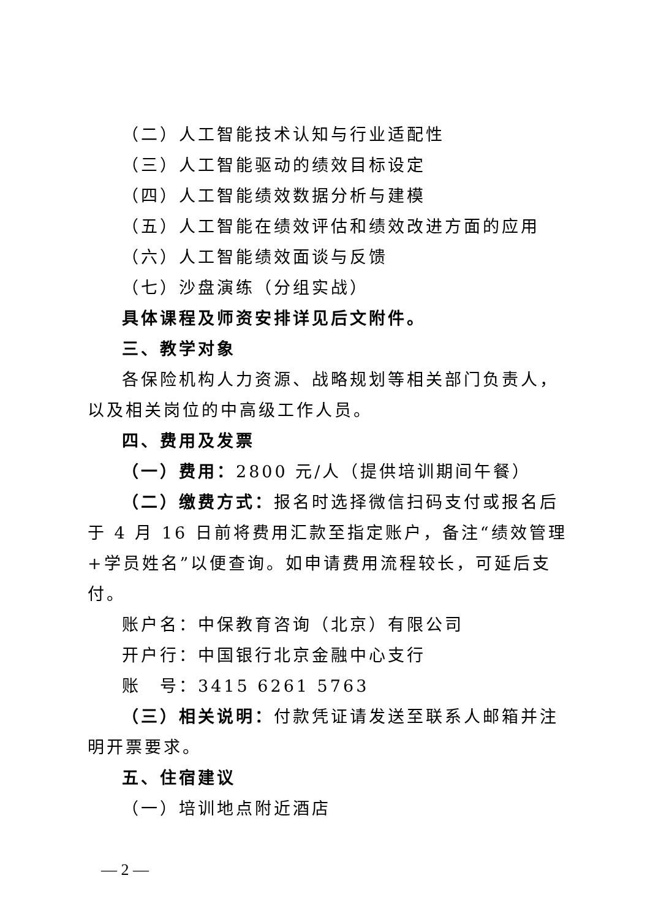（二）人工智能技术认知与行业适配性
（三）人工智能驱动的绩效目标设定
（四）人工智能绩效数据分析与建模
（五）人工智能在绩效评估和绩效改进方面的应用
（六）人工智能绩效面谈与反馈
（七）沙盘演练（分组实战）
具体课程及师资安排详见后文附件。
三、教学对象
各保险机构人力资源、战略规划等相关部门负责人，以及相关岗位的中高级工作人员。
四、费用及发票
（一）费用：2800 元/人（提供培训期间午餐）
（二）缴费方式：报名时选择微信扫码支付或报名后于 4 月 16 日前将费用汇款至指定账户，备注“绩效管理+学员姓名”以便查询。如申请费用流程较长，可延后支付。
账户名：中保教育咨询（北京）有限公司
开户行：中国银行北京金融中心支行
账　号：3415 6261 5763
（三）相关说明：付款凭证请发送至联系人邮箱并注明开票要求。
五、住宿建议
（一）培训地点附近酒店
— 2 —